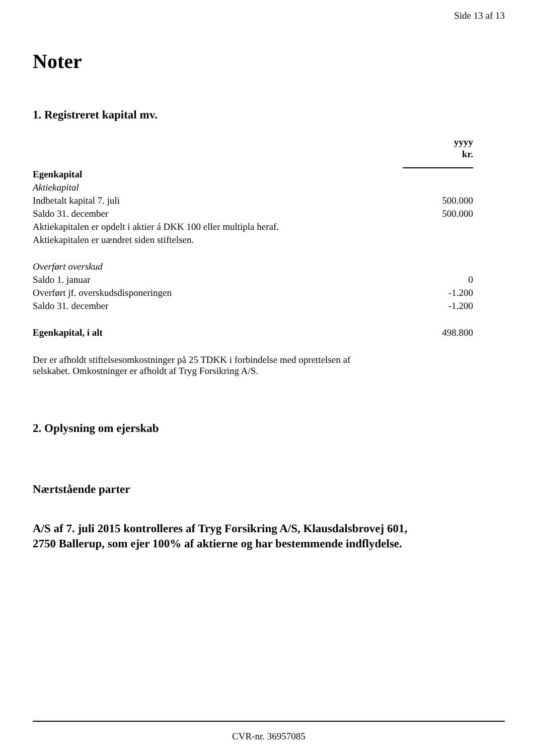Side 13 af 13
Noter
1. Registreret kapital mv.
| | yyyy kr. |
| Egenkapital | |
| Aktiekapital | |
| Indbetalt kapital 7. juli | 500.000 |
| Saldo 31. december | 500.000 |
| Aktiekapitalen er opdelt i aktier á DKK 100 eller multipla heraf. | |
| Aktiekapitalen er uændret siden stiftelsen. | |
| Overført overskud | |
| Saldo 1. januar | 0 |
| Overført jf. overskudsdisponeringen | -1.200 |
| Saldo 31. december | -1.200 |
| Egenkapital, i alt | 498.800 |
Der er afholdt stiftelsesomkostninger på 25 TDKK i forbindelse med oprettelsen af
selskabet. Omkostninger er afholdt af Tryg Forsikring A/S.
2. Oplysning om ejerskab
Nærtstående parter
A/S af 7. juli 2015 kontrolleres af Tryg Forsikring A/S, Klausdalsbrovej 601,
2750 Ballerup, som ejer 100% af aktierne og har bestemmende indflydelse.
CVR-nr. 36957085